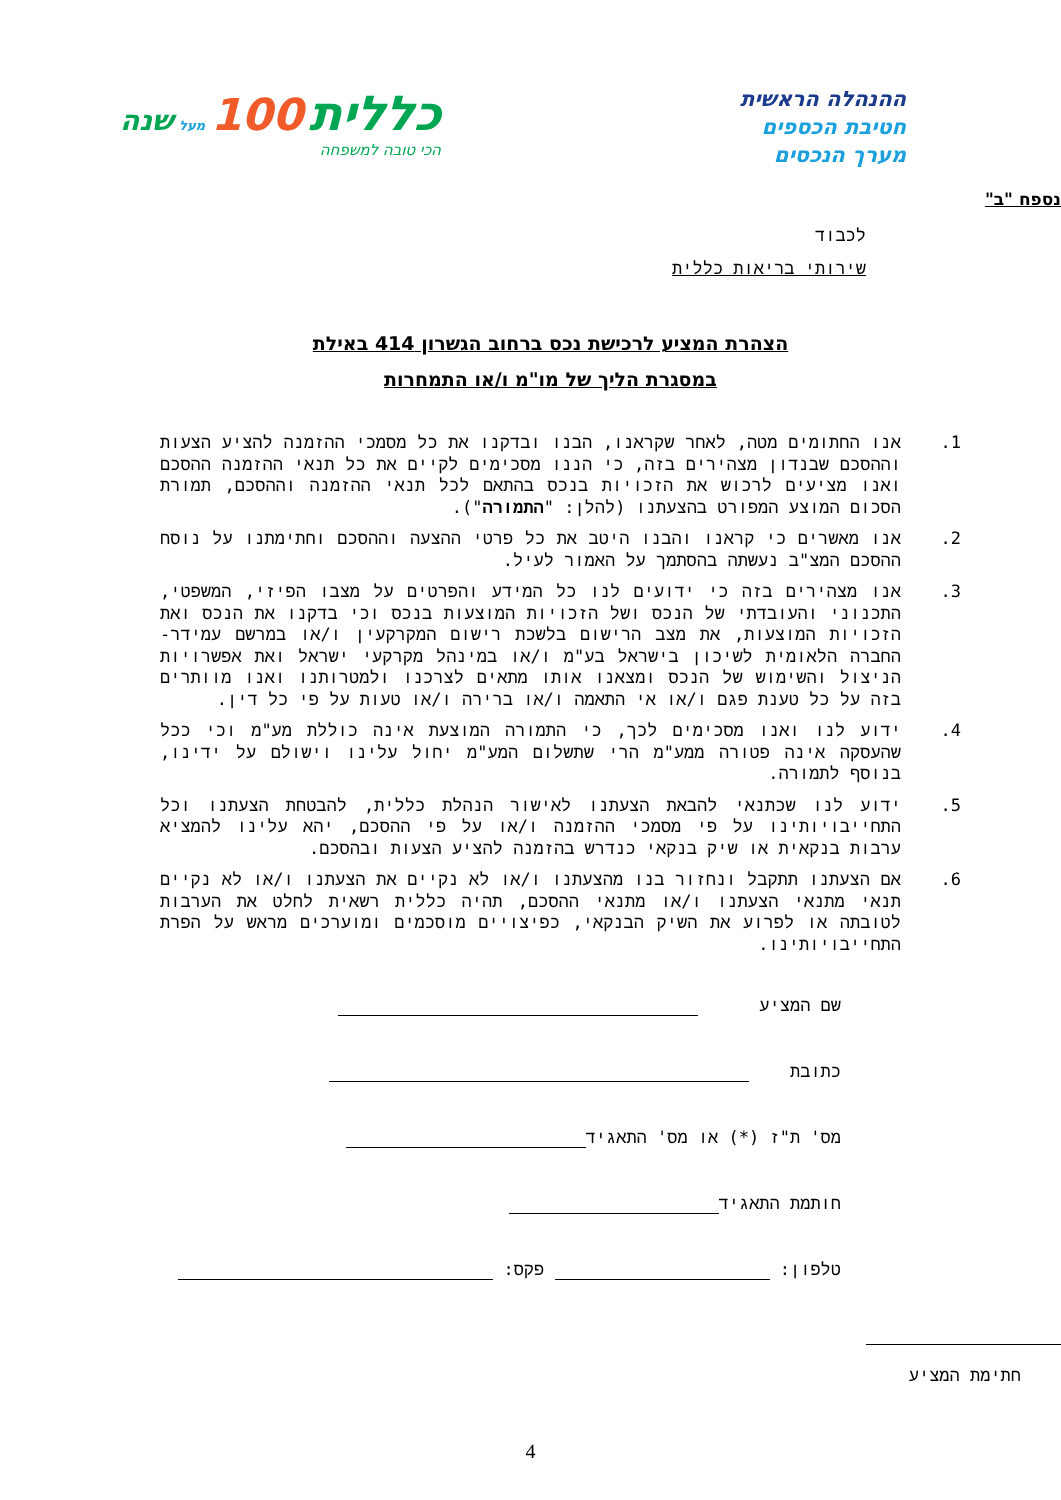ההנהלה הראשית
חטיבת הכספים
מערך הנכסים
כללית 100 מעל שנה
הכי טובה למשפחה
נספח "ב"
לכבוד
שירותי בריאות כללית
הצהרת המציע לרכישת נכס ברחוב הגשרון 414 באילת
במסגרת הליך של מו"מ ו/או התמחרות
1. אנו החתומים מטה, לאחר שקראנו, הבנו ובדקנו את כל מסמכי ההזמנה להציע הצעות וההסכם שבנדון מצהירים בזה, כי הננו מסכימים לקיים את כל תנאי ההזמנה ההסכם ואנו מציעים לרכוש את הזכויות בנכס בהתאם לכל תנאי ההזמנה וההסכם, תמורת הסכום המוצע המפורט בהצעתנו (להלן: "התמורה").
2. אנו מאשרים כי קראנו והבנו היטב את כל פרטי ההצעה וההסכם וחתימתנו על נוסח ההסכם המצ"ב נעשתה בהסתמך על האמור לעיל.
3. אנו מצהירים בזה כי ידועים לנו כל המידע והפרטים על מצבו הפיזי, המשפטי, התכנוני והעובדתי של הנכס ושל הזכויות המוצעות בנכס וכי בדקנו את הנכס ואת הזכויות המוצעות, את מצב הרישום בלשכת רישום המקרקעין ו/או במרשם עמידר- החברה הלאומית לשיכון בישראל בע"מ ו/או במינהל מקרקעי ישראל ואת אפשרויות הניצול והשימוש של הנכס ומצאנו אותו מתאים לצרכנו ולמטרותנו ואנו מוותרים בזה על כל טענת פגם ו/או אי התאמה ו/או ברירה ו/או טעות על פי כל דין.
4. ידוע לנו ואנו מסכימים לכך, כי התמורה המוצעת אינה כוללת מע"מ וכי ככל שהעסקה אינה פטורה ממע"מ הרי שתשלום המע"מ יחול עלינו וישולם על ידינו, בנוסף לתמורה.
5. ידוע לנו שכתנאי להבאת הצעתנו לאישור הנהלת כללית, להבטחת הצעתנו וכל התחייבויותינו על פי מסמכי ההזמנה ו/או על פי ההסכם, יהא עלינו להמציא ערבות בנקאית או שיק בנקאי כנדרש בהזמנה להציע הצעות ובהסכם.
6. אם הצעתנו תתקבל ונחזור בנו מהצעתנו ו/או לא נקיים את הצעתנו ו/או לא נקיים תנאי מתנאי הצעתנו ו/או מתנאי ההסכם, תהיה כללית רשאית לחלט את הערבות לטובתה או לפרוע את השיק הבנקאי, כפיצויים מוסכמים ומוערכים מראש על הפרת התחייבויותינו.
שם המציע
כתובת
מס' ת"ז (*) או מס' התאגיד
חותמת התאגיד
טלפון: פקס:
חתימת המציע
4